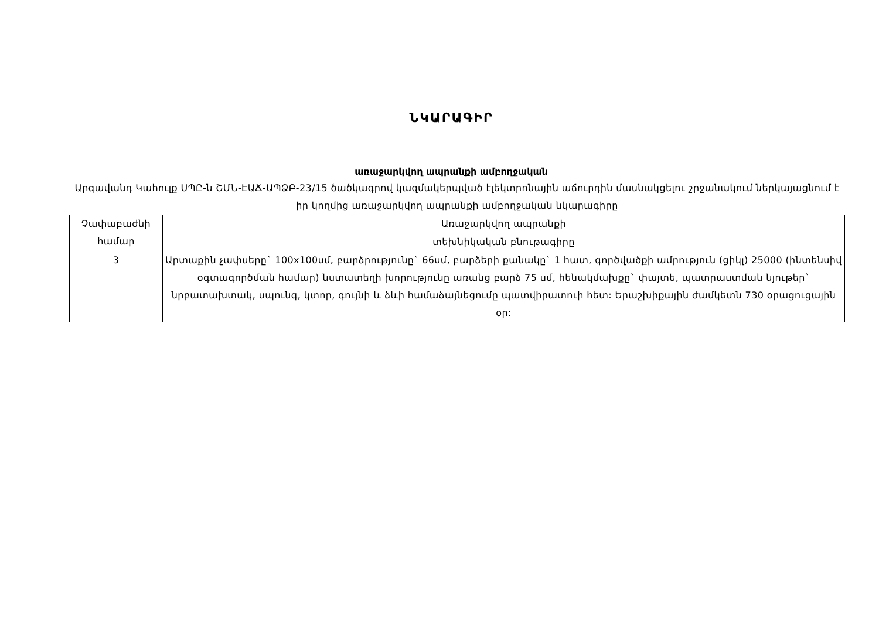ՆԿԱՐԱԳԻՐ
առաջարկվող ապրանքի ամբողջական
Արգավանդ Կաhուլք ՍՊԸ-ն ՇՄՆ-ԷԱՃ-ԱՊՁԲ-23/15 ծածկագրով կազմակերպված էլեկտրոնային աճուրդին մասնակցելու շրջանակում ներկայացնում է իր կողմից առաջարկվող ապրանքի ամբողջական նկարագիրը
| Չափաբաժնի համար | Առաջարկվող ապրանքի |
| | տեխնիկական բնութագիրը |
| 3 | Արտաքին չափսերը` 100x100սմ, բարձրությունը` 66սմ, բարձերի քանակը` 1 հատ, գործվածքի ամրություն (ցիկլ) 25000 (ինտենսիվ օգտագործման համար) նստատեղի խորությունը առանց բարձ 75 սմ, հենակմախքը` փայտե, պատրաստման նյութեր` նրբատախտակ, սպունգ, կտոր, գույնի և ձևի համաձայնեցումը պատվիրատուի հետ: Երաշխիքային ժամկետն 730 օրացուցային օր: |